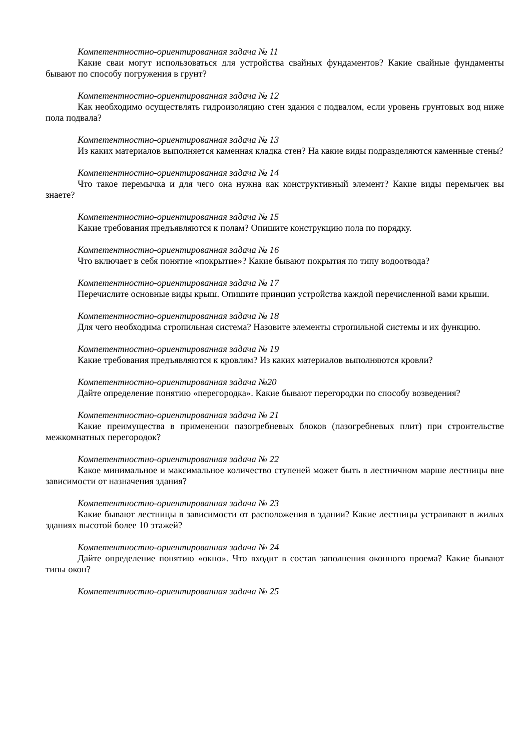Компетентностно-ориентированная задача № 11
Какие сваи могут использоваться для устройства свайных фундаментов? Какие свайные фундаменты бывают по способу погружения в грунт?
Компетентностно-ориентированная задача № 12
Как необходимо осуществлять гидроизоляцию стен здания с подвалом, если уровень грунтовых вод ниже пола подвала?
Компетентностно-ориентированная задача № 13
Из каких материалов выполняется каменная кладка стен? На какие виды подразделяются каменные стены?
Компетентностно-ориентированная задача № 14
Что такое перемычка и для чего она нужна как конструктивный элемент? Какие виды перемычек вы знаете?
Компетентностно-ориентированная задача № 15
Какие требования предъявляются к полам? Опишите конструкцию пола по порядку.
Компетентностно-ориентированная задача № 16
Что включает в себя понятие «покрытие»? Какие бывают покрытия по типу водоотвода?
Компетентностно-ориентированная задача № 17
Перечислите основные виды крыш. Опишите принцип устройства каждой перечисленной вами крыши.
Компетентностно-ориентированная задача № 18
Для чего необходима стропильная система? Назовите элементы стропильной системы и их функцию.
Компетентностно-ориентированная задача № 19
Какие требования предъявляются к кровлям? Из каких материалов выполняются кровли?
Компетентностно-ориентированная задача №20
Дайте определение понятию «перегородка». Какие бывают перегородки по способу возведения?
Компетентностно-ориентированная задача № 21
Какие преимущества в применении пазогребневых блоков (пазогребневых плит) при строительстве межкомнатных перегородок?
Компетентностно-ориентированная задача № 22
Какое минимальное и максимальное количество ступеней может быть в лестничном марше лестницы вне зависимости от назначения здания?
Компетентностно-ориентированная задача № 23
Какие бывают лестницы в зависимости от расположения в здании? Какие лестницы устраивают в жилых зданиях высотой более 10 этажей?
Компетентностно-ориентированная задача № 24
Дайте определение понятию «окно». Что входит в состав заполнения оконного проема? Какие бывают типы окон?
Компетентностно-ориентированная задача № 25